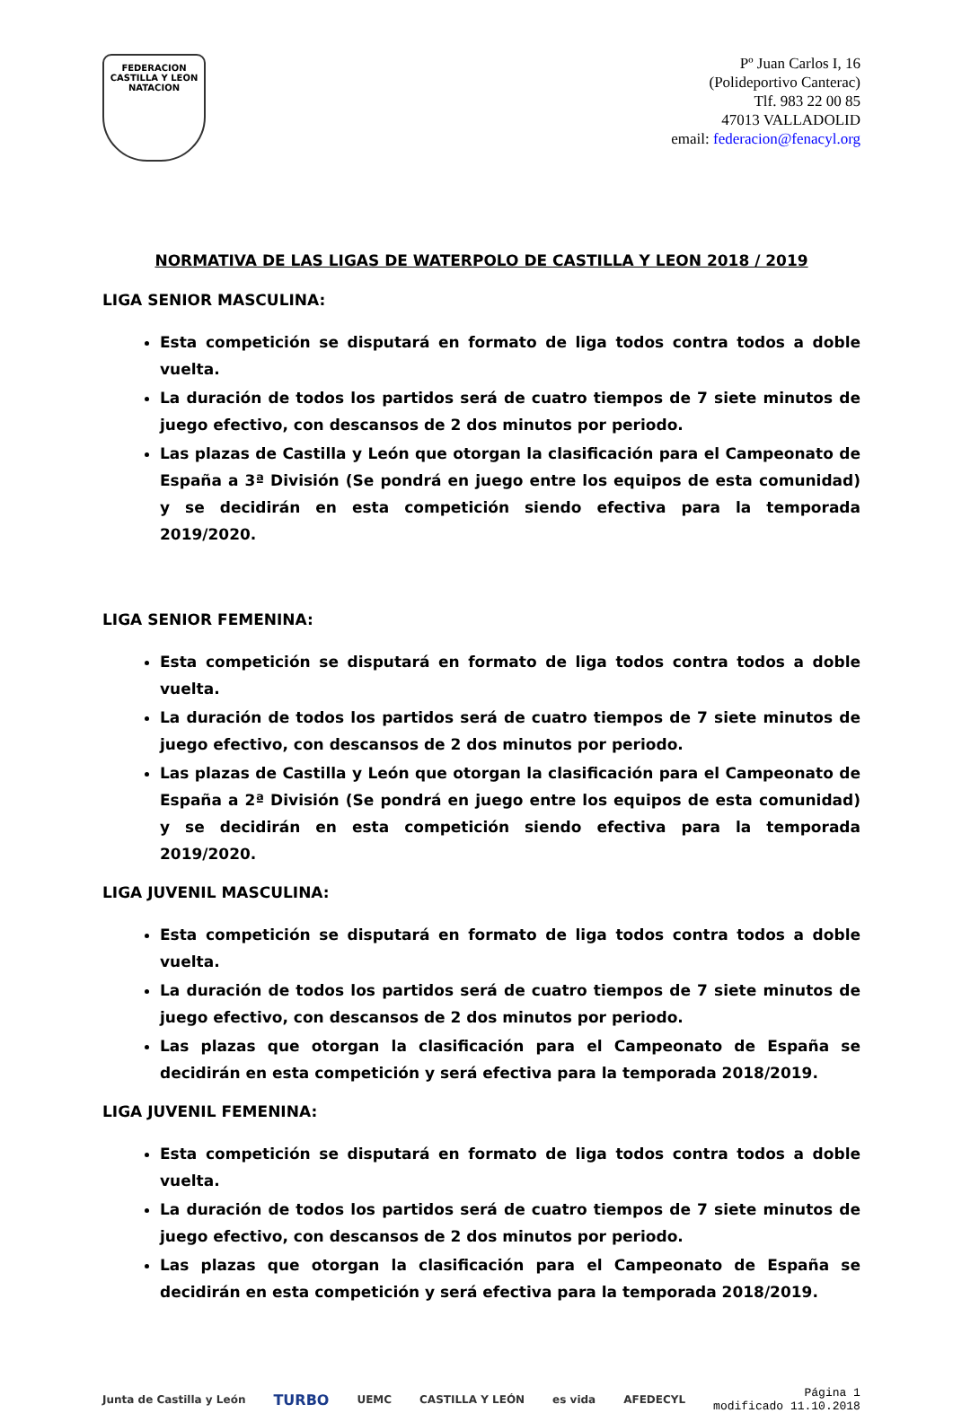FEDERACION CASTILLA Y LEON NATACION
Pº Juan Carlos I, 16
(Polideportivo Canterac)
Tlf. 983 22 00 85
47013 VALLADOLID
email: federacion@fenacyl.org
NORMATIVA DE LAS LIGAS DE WATERPOLO DE CASTILLA Y LEON 2018 / 2019
LIGA SENIOR MASCULINA:
Esta competición se disputará en formato de liga todos contra todos a doble vuelta.
La duración de todos los partidos será de cuatro tiempos de 7 siete minutos de juego efectivo, con descansos de 2 dos minutos por periodo.
Las plazas de Castilla y León que otorgan la clasificación para el Campeonato de España a 3ª División (Se pondrá en juego entre los equipos de esta comunidad) y se decidirán en esta competición siendo efectiva para la temporada 2019/2020.
LIGA SENIOR FEMENINA:
Esta competición se disputará en formato de liga todos contra todos a doble vuelta.
La duración de todos los partidos será de cuatro tiempos de 7 siete minutos de juego efectivo, con descansos de 2 dos minutos por periodo.
Las plazas de Castilla y León que otorgan la clasificación para el Campeonato de España a 2ª División (Se pondrá en juego entre los equipos de esta comunidad) y se decidirán en esta competición siendo efectiva para la temporada 2019/2020.
LIGA JUVENIL MASCULINA:
Esta competición se disputará en formato de liga todos contra todos a doble vuelta.
La duración de todos los partidos será de cuatro tiempos de 7 siete minutos de juego efectivo, con descansos de 2 dos minutos por periodo.
Las plazas que otorgan la clasificación para el Campeonato de España se decidirán en esta competición y será efectiva para la temporada 2018/2019.
LIGA JUVENIL FEMENINA:
Esta competición se disputará en formato de liga todos contra todos a doble vuelta.
La duración de todos los partidos será de cuatro tiempos de 7 siete minutos de juego efectivo, con descansos de 2 dos minutos por periodo.
Las plazas que otorgan la clasificación para el Campeonato de España se decidirán en esta competición y será efectiva para la temporada 2018/2019.
Junta de Castilla y León TURBO UEMC CASTILLA Y LEÓN es vida AFEDECYL
Página 1
modificado 11.10.2018